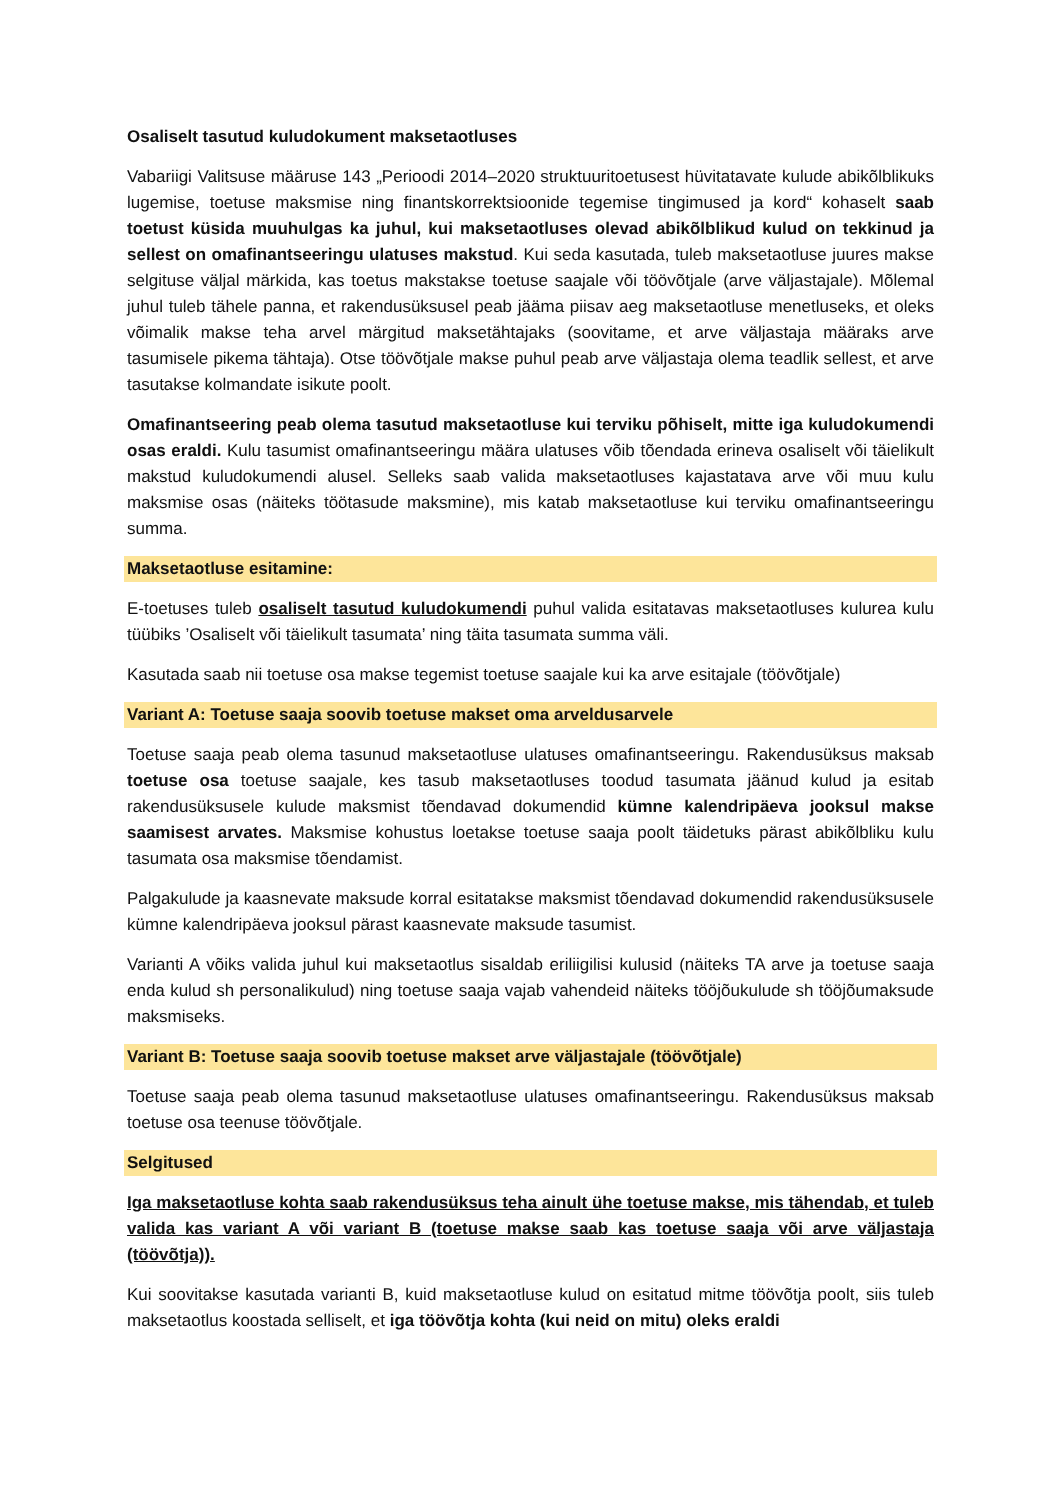Osaliselt tasutud kuludokument maksetaotluses
Vabariigi Valitsuse määruse 143 „Perioodi 2014–2020 struktuuritoetusest hüvitatavate kulude abikõlblikuks lugemise, toetuse maksmise ning finantskorrektsioonide tegemise tingimused ja kord“ kohaselt saab toetust küsida muuhulgas ka juhul, kui maksetaotluses olevad abikõlblikud kulud on tekkinud ja sellest on omafinantseeringu ulatuses makstud. Kui seda kasutada, tuleb maksetaotluse juures makse selgituse väljal märkida, kas toetus makstakse toetuse saajale või töövõtjale (arve väljastajale). Mõlemal juhul tuleb tähele panna, et rakendusüksusel peab jääma piisav aeg maksetaotluse menetluseks, et oleks võimalik makse teha arvel märgitud maksetähtajaks (soovitame, et arve väljastaja määraks arve tasumisele pikema tähtaja). Otse töövõtjale makse puhul peab arve väljastaja olema teadlik sellest, et arve tasutakse kolmandate isikute poolt.
Omafinantseering peab olema tasutud maksetaotluse kui terviku põhiselt, mitte iga kuludokumendi osas eraldi. Kulu tasumist omafinantseeringu määra ulatuses võib tõendada erineva osaliselt või täielikult makstud kuludokumendi alusel. Selleks saab valida maksetaotluses kajastatava arve või muu kulu maksmise osas (näiteks töötasude maksmine), mis katab maksetaotluse kui terviku omafinantseeringu summa.
Maksetaotluse esitamine:
E-toetuses tuleb osaliselt tasutud kuludokumendi puhul valida esitatavas maksetaotluses kulurea kulu tüübiks ’Osaliselt või täielikult tasumata’ ning täita tasumata summa väli.
Kasutada saab nii toetuse osa makse tegemist toetuse saajale kui ka arve esitajale (töövõtjale)
Variant A: Toetuse saaja soovib toetuse makset oma arveldusarvele
Toetuse saaja peab olema tasunud maksetaotluse ulatuses omafinantseeringu. Rakendusüksus maksab toetuse osa toetuse saajale, kes tasub maksetaotluses toodud tasumata jäänud kulud ja esitab rakendusüksusele kulude maksmist tõendavad dokumendid kümne kalendripäeva jooksul makse saamisest arvates. Maksmise kohustus loetakse toetuse saaja poolt täidetuks pärast abikõlbliku kulu tasumata osa maksmise tõendamist.
Palgakulude ja kaasnevate maksude korral esitatakse maksmist tõendavad dokumendid rakendusüksusele kümne kalendripäeva jooksul pärast kaasnevate maksude tasumist.
Varianti A võiks valida juhul kui maksetaotlus sisaldab eriliigilisi kulusid (näiteks TA arve ja toetuse saaja enda kulud sh personalikulud) ning toetuse saaja vajab vahendeid näiteks tööjõukulude sh tööjõumaksude maksmiseks.
Variant B: Toetuse saaja soovib toetuse makset arve väljastajale (töövõtjale)
Toetuse saaja peab olema tasunud maksetaotluse ulatuses omafinantseeringu. Rakendusüksus maksab toetuse osa teenuse töövõtjale.
Selgitused
Iga maksetaotluse kohta saab rakendusüksus teha ainult ühe toetuse makse, mis tähendab, et tuleb valida kas variant A või variant B (toetuse makse saab kas toetuse saaja või arve väljastaja (töövõtja)).
Kui soovitakse kasutada varianti B, kuid maksetaotluse kulud on esitatud mitme töövõtja poolt, siis tuleb maksetaotlus koostada selliselt, et iga töövõtja kohta (kui neid on mitu) oleks eraldi